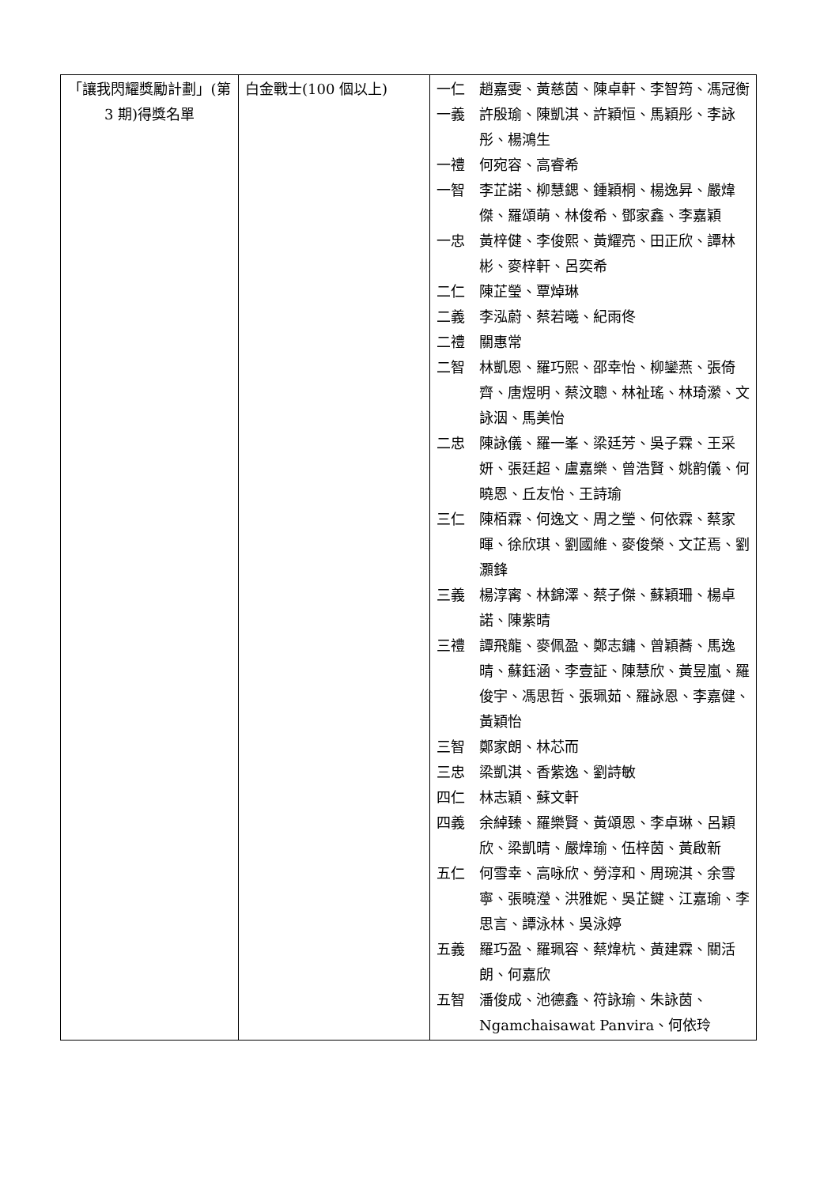| 「讓我閃耀獎勵計劃」(第 3 期)得獎名單 | 白金戰士(100 個以上) | 一仁 趙嘉雯、黃慈茵、陳卓軒、李智筠、馮冠衡 一義 許殷瑜、陳凱淇、許穎恒、馬穎彤、李詠彤、楊鴻生 一禮 何宛容、高睿希 一智 李芷諾、柳慧鍶、鍾穎桐、楊逸昇、嚴煒傑、羅頌萌、林俊希、鄧家鑫、李嘉穎 一忠 黃梓健、李俊熙、黃耀亮、田正欣、譚林彬、麥梓軒、呂奕希 二仁 陳芷瑩、覃焯琳 二義 李泓蔚、蔡若曦、紀雨佟 二禮 關惠常 二智 林凱恩、羅巧熙、邵幸怡、柳鑾燕、張倚齊、唐煜明、蔡汶聰、林祉瑤、林琦瀠、文詠洇、馬美怡 二忠 陳詠儀、羅一峯、梁廷芳、吳子霖、王采妍、張廷超、盧嘉樂、曾浩賢、姚韵儀、何曉恩、丘友怡、王詩瑜 三仁 陳栢霖、何逸文、周之瑩、何依霖、蔡家暉、徐欣琪、劉國維、麥俊榮、文芷焉、劉灝鋒 三義 楊淳寗、林錦澤、蔡子傑、蘇穎珊、楊卓諾、陳紫晴 三禮 譚飛龍、麥佩盈、鄭志鏞、曾穎蕎、馬逸晴、蘇鈺涵、李壹証、陳慧欣、黃昱嵐、羅俊宇、馮思哲、張珮茹、羅詠恩、李嘉健、黃穎怡 三智 鄭家朗、林芯而 三忠 梁凱淇、香紫逸、劉詩敏 四仁 林志穎、蘇文軒 四義 余綽臻、羅樂賢、黃頌恩、李卓琳、呂穎欣、梁凱晴、嚴煒瑜、伍梓茵、黃啟新 五仁 何雪幸、高咏欣、勞淳和、周琬淇、余雪寧、張曉瀅、洪雅妮、吳芷鍵、江嘉瑜、李思言、譚泳林、吳泳婷 五義 羅巧盈、羅珮容、蔡煒杭、黃建霖、關活朗、何嘉欣 五智 潘俊成、池德鑫、符詠瑜、朱詠茵、Ngamchaisawat Panvira、何依玲 |